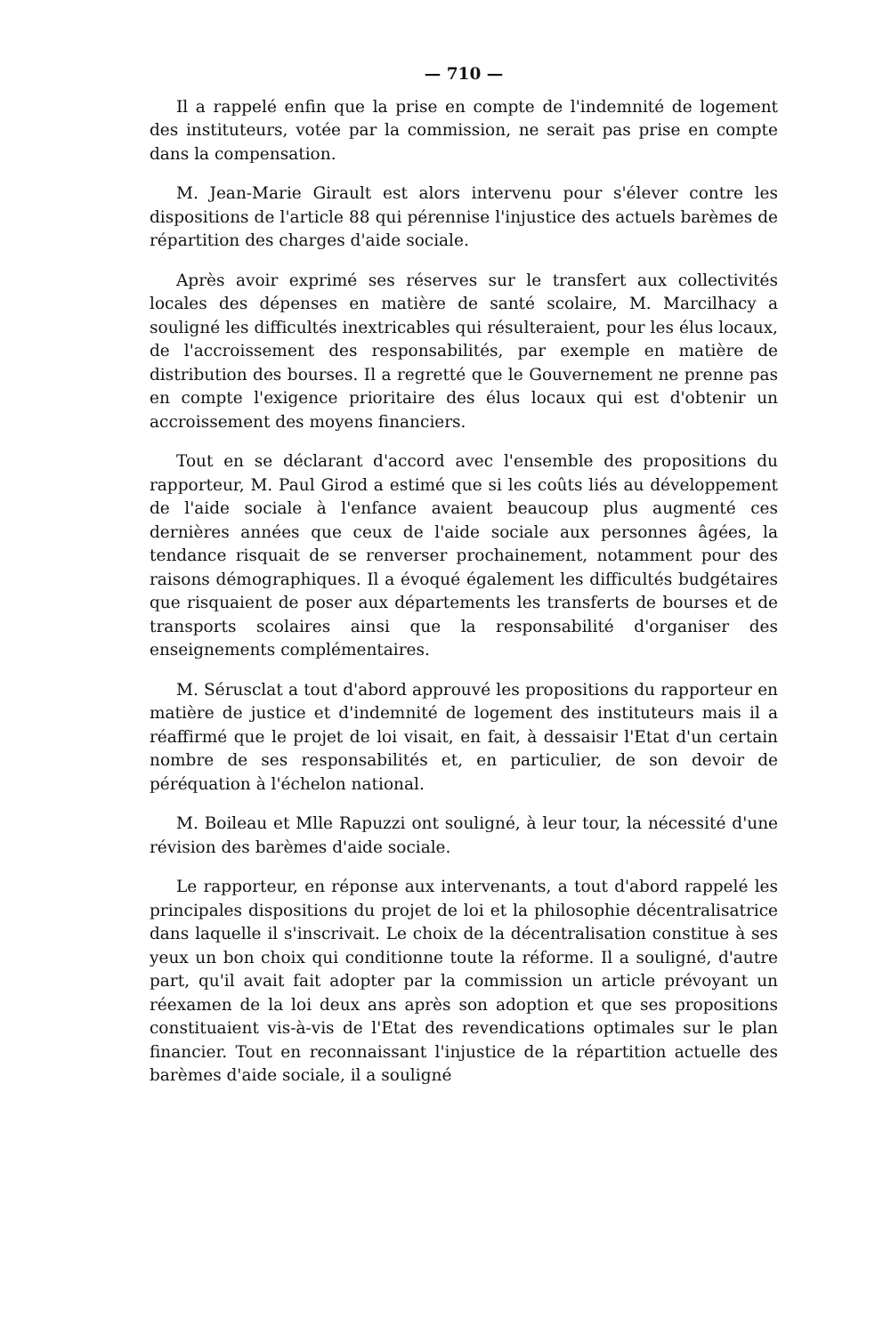— 710 —
Il a rappelé enfin que la prise en compte de l'indemnité de logement des instituteurs, votée par la commission, ne serait pas prise en compte dans la compensation.
M. Jean-Marie Girault est alors intervenu pour s'élever contre les dispositions de l'article 88 qui pérennise l'injustice des actuels barèmes de répartition des charges d'aide sociale.
Après avoir exprimé ses réserves sur le transfert aux collectivités locales des dépenses en matière de santé scolaire, M. Marcilhacy a souligné les difficultés inextricables qui résulteraient, pour les élus locaux, de l'accroissement des responsabilités, par exemple en matière de distribution des bourses. Il a regretté que le Gouvernement ne prenne pas en compte l'exigence prioritaire des élus locaux qui est d'obtenir un accroissement des moyens financiers.
Tout en se déclarant d'accord avec l'ensemble des propositions du rapporteur, M. Paul Girod a estimé que si les coûts liés au développement de l'aide sociale à l'enfance avaient beaucoup plus augmenté ces dernières années que ceux de l'aide sociale aux personnes âgées, la tendance risquait de se renverser prochainement, notamment pour des raisons démographiques. Il a évoqué également les difficultés budgétaires que risquaient de poser aux départements les transferts de bourses et de transports scolaires ainsi que la responsabilité d'organiser des enseignements complémentaires.
M. Sérusclat a tout d'abord approuvé les propositions du rapporteur en matière de justice et d'indemnité de logement des instituteurs mais il a réaffirmé que le projet de loi visait, en fait, à dessaisir l'Etat d'un certain nombre de ses responsabilités et, en particulier, de son devoir de péréquation à l'échelon national.
M. Boileau et Mlle Rapuzzi ont souligné, à leur tour, la nécessité d'une révision des barèmes d'aide sociale.
Le rapporteur, en réponse aux intervenants, a tout d'abord rappelé les principales dispositions du projet de loi et la philosophie décentralisatrice dans laquelle il s'inscrivait. Le choix de la décentralisation constitue à ses yeux un bon choix qui conditionne toute la réforme. Il a souligné, d'autre part, qu'il avait fait adopter par la commission un article prévoyant un réexamen de la loi deux ans après son adoption et que ses propositions constituaient vis-à-vis de l'Etat des revendications optimales sur le plan financier. Tout en reconnaissant l'injustice de la répartition actuelle des barèmes d'aide sociale, il a souligné